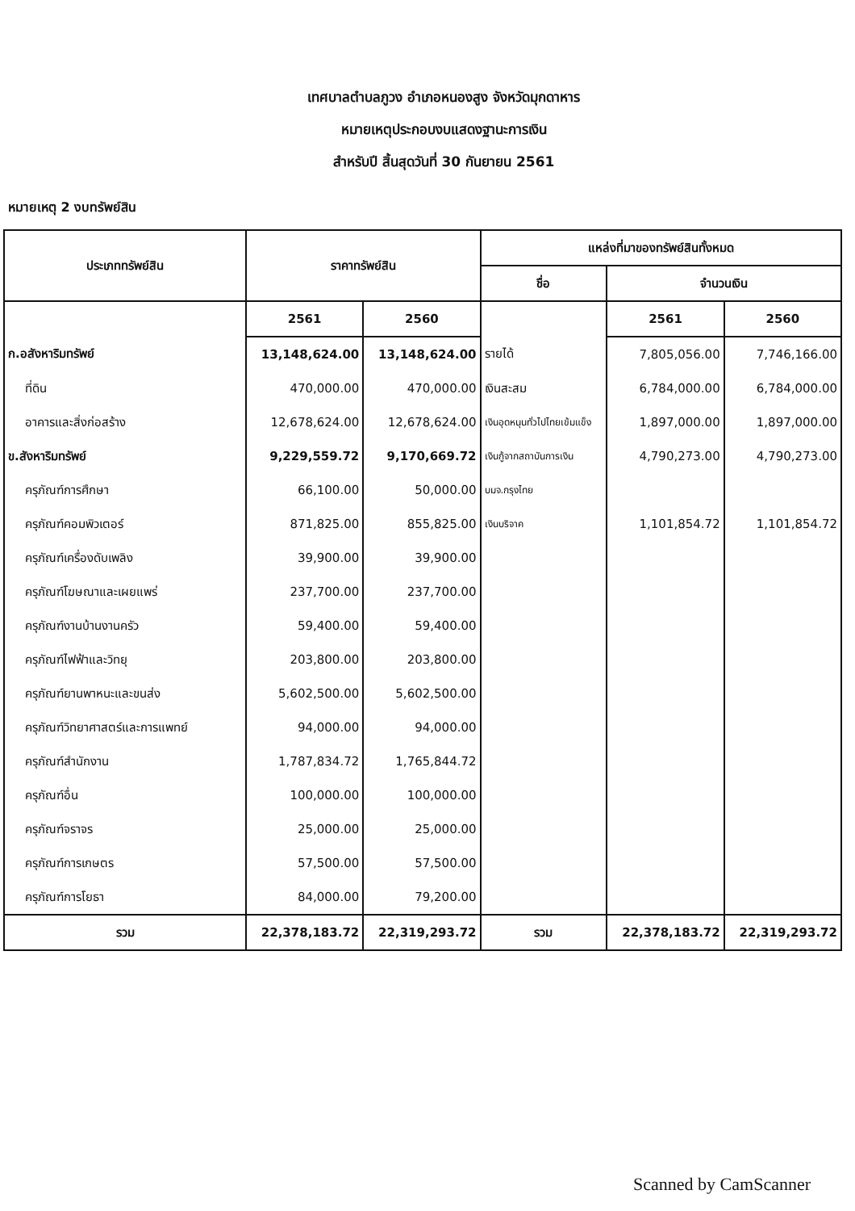เทศบาลตำบลภูวง อำเภอหนองสูง จังหวัดมุกดาหาร
หมายเหตุประกอบงบแสดงฐานะการเงิน
สำหรับปี สิ้นสุดวันที่ 30 กันยายน 2561
หมายเหตุ 2 งบทรัพย์สิน
| ประเภททรัพย์สิน | ราคาทรัพย์สิน | | แหล่งที่มาของทรัพย์สินทั้งหมด | | |
| --- | --- | --- | --- | --- | --- |
| | | | ชื่อ | จำนวนเงิน | |
| | 2561 | 2560 | | 2561 | 2560 |
| ก.อสังหาริมทรัพย์ | 13,148,624.00 | 13,148,624.00 | รายได้ | 7,805,056.00 | 7,746,166.00 |
| ที่ดิน | 470,000.00 | 470,000.00 | เงินสะสม | 6,784,000.00 | 6,784,000.00 |
| อาคารและสิ่งก่อสร้าง | 12,678,624.00 | 12,678,624.00 | เงินอุดหนุนทั่วไปไทยเข้มแข็ง | 1,897,000.00 | 1,897,000.00 |
| ข.สังหาริมทรัพย์ | 9,229,559.72 | 9,170,669.72 | เงินกู้จากสถาบันการเงิน | 4,790,273.00 | 4,790,273.00 |
| ครุภัณฑ์การศึกษา | 66,100.00 | 50,000.00 | บมจ.กรุงไทย | | |
| ครุภัณฑ์คอมพิวเตอร์ | 871,825.00 | 855,825.00 | เงินบริจาค | 1,101,854.72 | 1,101,854.72 |
| ครุภัณฑ์เครื่องดับเพลิง | 39,900.00 | 39,900.00 | | | |
| ครุภัณฑ์โฆษณาและเผยแพร่ | 237,700.00 | 237,700.00 | | | |
| ครุภัณฑ์งานบ้านงานครัว | 59,400.00 | 59,400.00 | | | |
| ครุภัณฑ์ไฟฟ้าและวิทยุ | 203,800.00 | 203,800.00 | | | |
| ครุภัณฑ์ยานพาหนะและขนส่ง | 5,602,500.00 | 5,602,500.00 | | | |
| ครุภัณฑ์วิทยาศาสตร์และการแพทย์ | 94,000.00 | 94,000.00 | | | |
| ครุภัณฑ์สำนักงาน | 1,787,834.72 | 1,765,844.72 | | | |
| ครุภัณฑ์อื่น | 100,000.00 | 100,000.00 | | | |
| ครุภัณฑ์จราจร | 25,000.00 | 25,000.00 | | | |
| ครุภัณฑ์การเกษตร | 57,500.00 | 57,500.00 | | | |
| ครุภัณฑ์การโยธา | 84,000.00 | 79,200.00 | | | |
| รวม | 22,378,183.72 | 22,319,293.72 | รวม | 22,378,183.72 | 22,319,293.72 |
Scanned by CamScanner